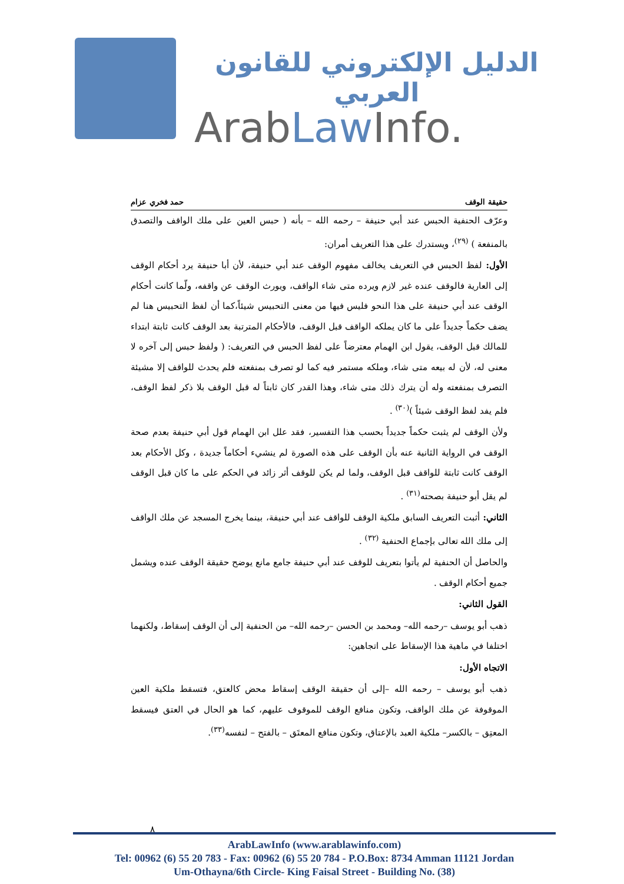الدليل الإلكتروني للقانون العربي
ArabLaw Info.
حقيقة الوقف حمد فخري عزام
وعرّف الحنفية الحبس عند أبي حنيفة – رحمه الله – بأنه ( حبس العين على ملك الواقف والتصدق بالمنفعة ) <sup>(٢٩)</sup>، ويستدرك على هذا التعريف أمران:
الأول: لفظ الحبس في التعريف يخالف مفهوم الوقف عند أبي حنيفة، لأن أبا حنيفة يرد أحكام الوقف إلى العارية فالوقف عنده غير لازم ويرده متى شاء الواقف، ويورث الوقف عن واقفه، ولّما كانت أحكام الوقف عند أبي حنيفة على هذا النحو فليس فيها من معنى التحبيس شيئاً،كما أن لفظ التحبيس هنا لم يضف حكماً جديداً على ما كان يملكه الواقف قبل الوقف، فالأحكام المترتبة بعد الوقف كانت ثابتة ابتداء للمالك قبل الوقف، يقول ابن الهمام معترضاً على لفظ الحبس في التعريف: ( ولفظ حبس إلى آخره لا معنى له، لأن له بيعه متى شاء، وملكه مستمر فيه كما لو تصرف بمنفعته فلم يحدث للواقف إلا مشيئة التصرف بمنفعته وله أن يترك ذلك متى شاء، وهذا القدر كان ثابتاً له قبل الوقف بلا ذكر لفظ الوقف، فلم يفد لفظ الوقف شيئاً )<sup>(٣٠)</sup> .
ولأن الوقف لم يثبت حكماً جديداً بحسب هذا التفسير، فقد علل ابن الهمام قول أبي حنيفة بعدم صحة الوقف في الرواية الثانية عنه بأن الوقف على هذه الصورة لم ينشيء أحكاماً جديدة ، وكل الأحكام بعد الوقف كانت ثابتة للواقف قبل الوقف، ولما لم يكن للوقف أثر زائد في الحكم على ما كان قبل الوقف لم يقل أبو حنيفة بصحته<sup>(٣١)</sup> .
الثاني: أثبت التعريف السابق ملكية الوقف للواقف عند أبي حنيفة، بينما يخرج المسجد عن ملك الواقف إلى ملك الله تعالى بإجماع الحنفية <sup>(٣٢)</sup> .
والحاصل أن الحنفية لم يأتوا بتعريف للوقف عند أبي حنيفة جامع مانع يوضح حقيقة الوقف عنده ويشمل جميع أحكام الوقف .
القول الثاني:
ذهب أبو يوسف –رحمه الله– ومحمد بن الحسن –رحمه الله– من الحنفية إلى أن الوقف إسقاط، ولكنهما اختلفا في ماهية هذا الإسقاط على اتجاهين:
الاتجاه الأول:
ذهب أبو يوسف – رحمه الله –إلى أن حقيقة الوقف إسقاط محض كالعتق، فتسقط ملكية العين الموقوفة عن ملك الواقف، وتكون منافع الوقف للموقوف عليهم، كما هو الحال في العتق فيسقط المعتِق – بالكسر– ملكية العبد بالإعتاق، وتكون منافع المعتَق – بالفتح – لنفسه<sup>(٣٣)</sup>.
٨
ArabLawInfo (www.arablawinfo.com)
Tel: 00962 (6) 55 20 783 - Fax: 00962 (6) 55 20 784 - P.O.Box: 8734 Amman 11121 Jordan
Um-Othayna/6th Circle- King Faisal Street - Building No. (38)